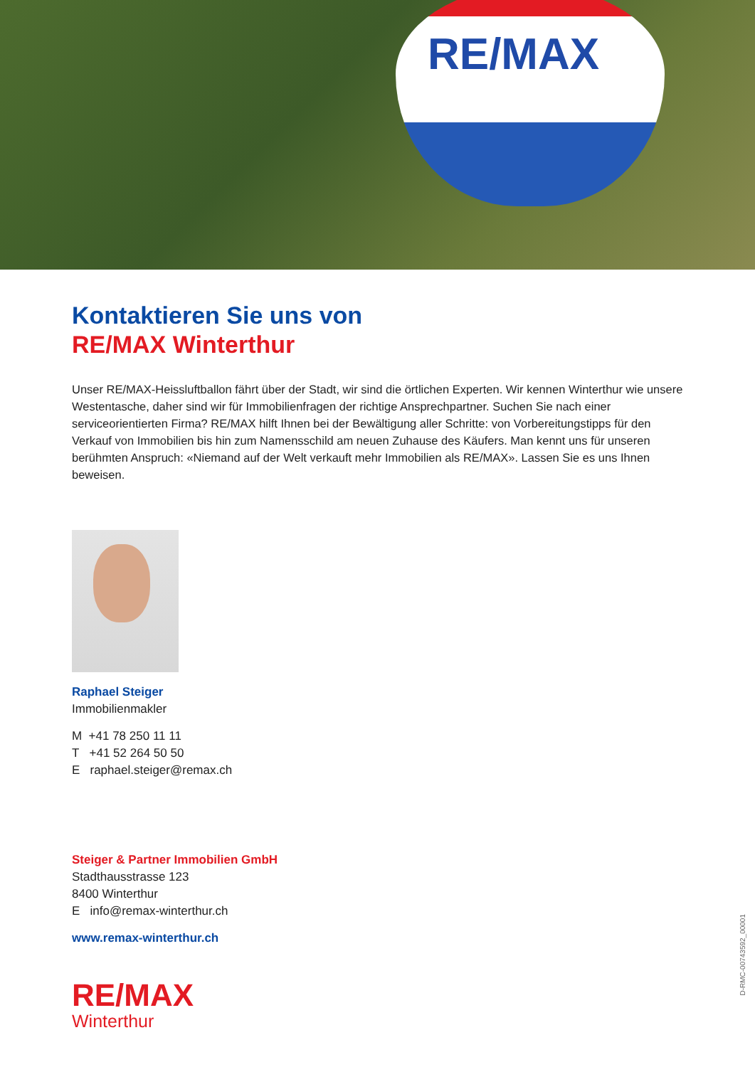RE/MAX
Kontaktieren Sie uns von
RE/MAX Winterthur
Unser RE/MAX-Heissluftballon fährt über der Stadt, wir sind die örtlichen Experten. Wir kennen Winterthur wie unsere Westentasche, daher sind wir für Immobilienfragen der richtige Ansprechpartner. Suchen Sie nach einer serviceorientierten Firma? RE/MAX hilft Ihnen bei der Bewältigung aller Schritte: von Vorbereitungstipps für den Verkauf von Immobilien bis hin zum Namensschild am neuen Zuhause des Käufers. Man kennt uns für unseren berühmten Anspruch: «Niemand auf der Welt verkauft mehr Immobilien als RE/MAX». Lassen Sie es uns Ihnen beweisen.
Raphael Steiger
Immobilienmakler
M +41 78 250 11 11
T +41 52 264 50 50
E raphael.steiger@remax.ch
Steiger & Partner Immobilien GmbH
Stadthausstrasse 123
8400 Winterthur
E info@remax-winterthur.ch
www.remax-winterthur.ch
RE/MAX
Winterthur
D-RMC-00743592_00001